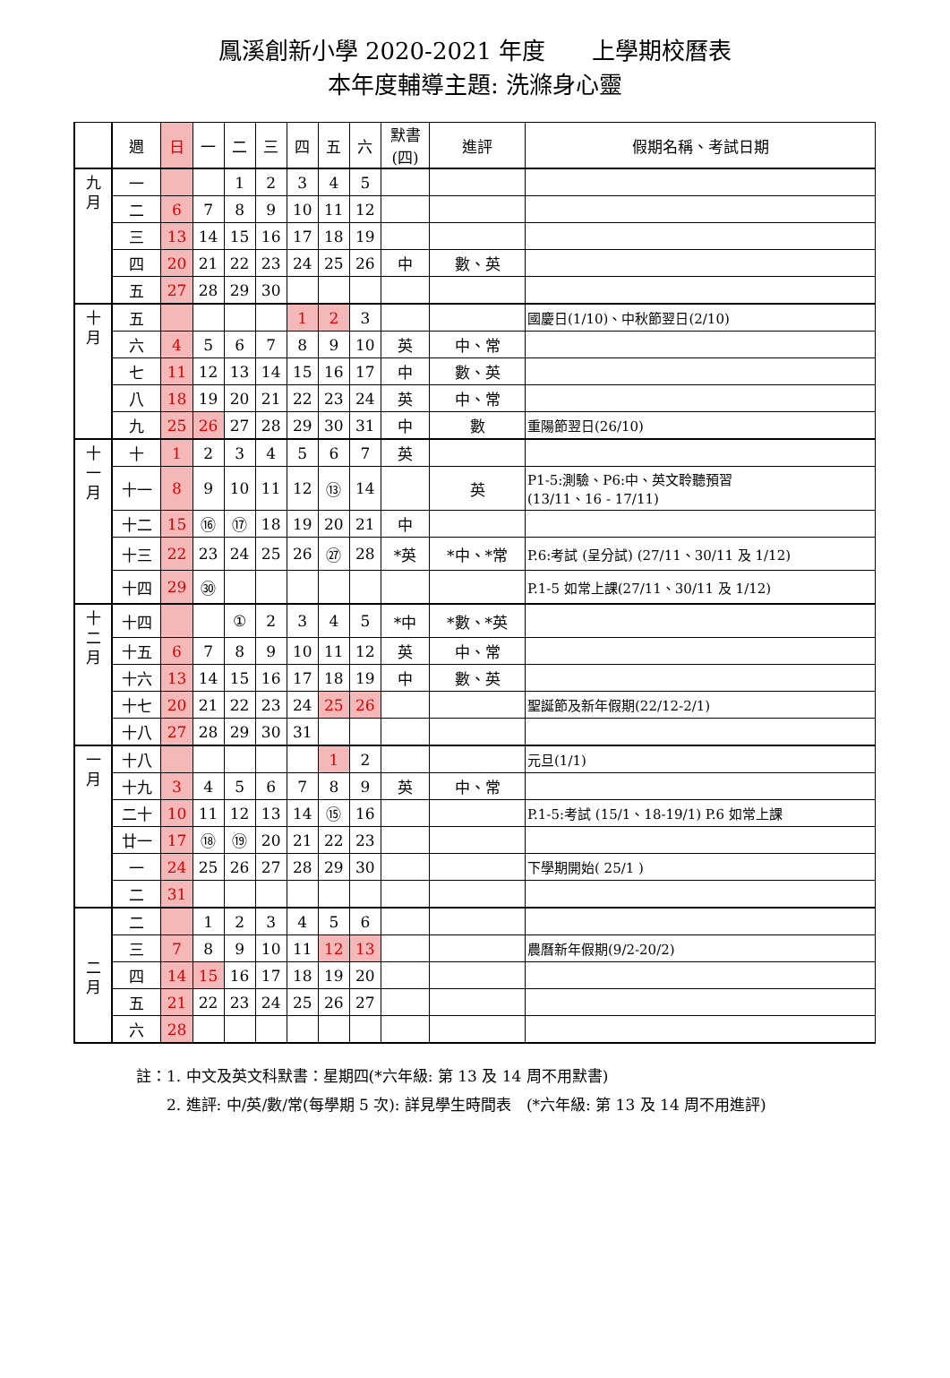鳳溪創新小學 2020-2021 年度　　上學期校曆表
本年度輔導主題: 洗滌身心靈
| | 週 | 日 | 一 | 二 | 三 | 四 | 五 | 六 | 默書 (四) | 進評 | 假期名稱、考試日期 |
| --- | --- | --- | --- | --- | --- | --- | --- | --- | --- | --- | --- |
| 九 月 | 一 | | | 1 | 2 | 3 | 4 | 5 | | | |
| | 二 | 6 | 7 | 8 | 9 | 10 | 11 | 12 | | | |
| | 三 | 13 | 14 | 15 | 16 | 17 | 18 | 19 | | | |
| | 四 | 20 | 21 | 22 | 23 | 24 | 25 | 26 | 中 | 數、英 | |
| | 五 | 27 | 28 | 29 | 30 | | | | | | |
| 十 月 | 五 | | | | | 1 | 2 | 3 | | | 國慶日(1/10)、中秋節翌日(2/10) |
| | 六 | 4 | 5 | 6 | 7 | 8 | 9 | 10 | 英 | 中、常 | |
| | 七 | 11 | 12 | 13 | 14 | 15 | 16 | 17 | 中 | 數、英 | |
| | 八 | 18 | 19 | 20 | 21 | 22 | 23 | 24 | 英 | 中、常 | |
| | 九 | 25 | 26 | 27 | 28 | 29 | 30 | 31 | 中 | 數 | 重陽節翌日(26/10) |
| 十 一 月 | 十 | 1 | 2 | 3 | 4 | 5 | 6 | 7 | 英 | | |
| | 十一 | 8 | 9 | 10 | 11 | 12 | ⑬ | 14 | | 英 | P1-5:測驗、P6:中、英文聆聽預習 (13/11、16 - 17/11) |
| | 十二 | 15 | ⑯ | ⑰ | 18 | 19 | 20 | 21 | 中 | | |
| | 十三 | 22 | 23 | 24 | 25 | 26 | ㉗ | 28 | *英 | *中、*常 | P.6:考試 (呈分試) (27/11、30/11 及 1/12) |
| | 十四 | 29 | ㉚ | | | | | | | | P.1-5 如常上課(27/11、30/11 及 1/12) |
| 十 二 月 | 十四 | | | ① | 2 | 3 | 4 | 5 | *中 | *數、*英 | |
| | 十五 | 6 | 7 | 8 | 9 | 10 | 11 | 12 | 英 | 中、常 | |
| | 十六 | 13 | 14 | 15 | 16 | 17 | 18 | 19 | 中 | 數、英 | |
| | 十七 | 20 | 21 | 22 | 23 | 24 | 25 | 26 | | | 聖誕節及新年假期(22/12-2/1) |
| | 十八 | 27 | 28 | 29 | 30 | 31 | | | | | |
| 一 月 | 十八 | | | | | | 1 | 2 | | | 元旦(1/1) |
| | 十九 | 3 | 4 | 5 | 6 | 7 | 8 | 9 | 英 | 中、常 | |
| | 二十 | 10 | 11 | 12 | 13 | 14 | ⑮ | 16 | | | P.1-5:考試 (15/1、18-19/1) P.6 如常上課 |
| | 廿一 | 17 | ⑱ | ⑲ | 20 | 21 | 22 | 23 | | | |
| | 一 | 24 | 25 | 26 | 27 | 28 | 29 | 30 | | | 下學期開始( 25/1 ) |
| | 二 | 31 | | | | | | | | | |
| 二 月 | 二 | | 1 | 2 | 3 | 4 | 5 | 6 | | | |
| | 三 | 7 | 8 | 9 | 10 | 11 | 12 | 13 | | | 農曆新年假期(9/2-20/2) |
| | 四 | 14 | 15 | 16 | 17 | 18 | 19 | 20 | | | |
| | 五 | 21 | 22 | 23 | 24 | 25 | 26 | 27 | | | |
| | 六 | 28 | | | | | | | | | |
註：1. 中文及英文科默書：星期四(*六年級: 第 13 及 14 周不用默書)
　　2. 進評: 中/英/數/常(每學期 5 次): 詳見學生時間表　(*六年級: 第 13 及 14 周不用進評)